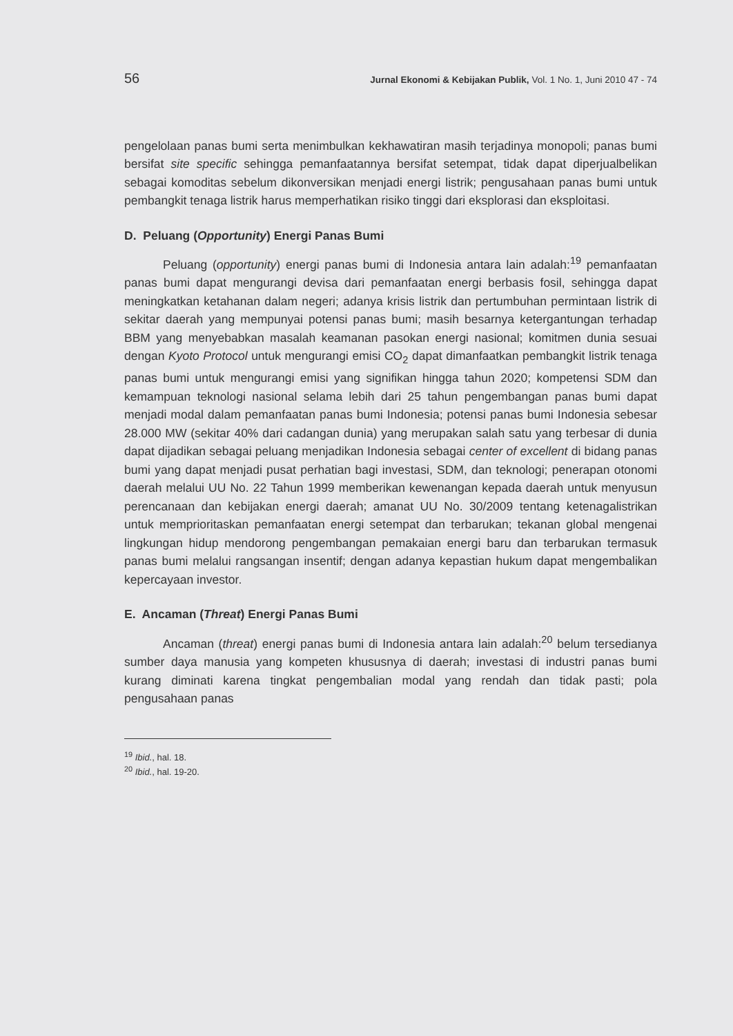56 Jurnal Ekonomi & Kebijakan Publik, Vol. 1 No. 1, Juni 2010 47 - 74
pengelolaan panas bumi serta menimbulkan kekhawatiran masih terjadinya monopoli; panas bumi bersifat site specific sehingga pemanfaatannya bersifat setempat, tidak dapat diperjualbelikan sebagai komoditas sebelum dikonversikan menjadi energi listrik; pengusahaan panas bumi untuk pembangkit tenaga listrik harus memperhatikan risiko tinggi dari eksplorasi dan eksploitasi.
D. Peluang (Opportunity) Energi Panas Bumi
Peluang (opportunity) energi panas bumi di Indonesia antara lain adalah:<sup>19</sup> pemanfaatan panas bumi dapat mengurangi devisa dari pemanfaatan energi berbasis fosil, sehingga dapat meningkatkan ketahanan dalam negeri; adanya krisis listrik dan pertumbuhan permintaan listrik di sekitar daerah yang mempunyai potensi panas bumi; masih besarnya ketergantungan terhadap BBM yang menyebabkan masalah keamanan pasokan energi nasional; komitmen dunia sesuai dengan Kyoto Protocol untuk mengurangi emisi CO<sub>2</sub> dapat dimanfaatkan pembangkit listrik tenaga panas bumi untuk mengurangi emisi yang signifikan hingga tahun 2020; kompetensi SDM dan kemampuan teknologi nasional selama lebih dari 25 tahun pengembangan panas bumi dapat menjadi modal dalam pemanfaatan panas bumi Indonesia; potensi panas bumi Indonesia sebesar 28.000 MW (sekitar 40% dari cadangan dunia) yang merupakan salah satu yang terbesar di dunia dapat dijadikan sebagai peluang menjadikan Indonesia sebagai center of excellent di bidang panas bumi yang dapat menjadi pusat perhatian bagi investasi, SDM, dan teknologi; penerapan otonomi daerah melalui UU No. 22 Tahun 1999 memberikan kewenangan kepada daerah untuk menyusun perencanaan dan kebijakan energi daerah; amanat UU No. 30/2009 tentang ketenagalistrikan untuk memprioritaskan pemanfaatan energi setempat dan terbarukan; tekanan global mengenai lingkungan hidup mendorong pengembangan pemakaian energi baru dan terbarukan termasuk panas bumi melalui rangsangan insentif; dengan adanya kepastian hukum dapat mengembalikan kepercayaan investor.
E. Ancaman (Threat) Energi Panas Bumi
Ancaman (threat) energi panas bumi di Indonesia antara lain adalah:<sup>20</sup> belum tersedianya sumber daya manusia yang kompeten khususnya di daerah; investasi di industri panas bumi kurang diminati karena tingkat pengembalian modal yang rendah dan tidak pasti; pola pengusahaan panas
<sup>19</sup> Ibid., hal. 18.
<sup>20</sup> Ibid., hal. 19-20.